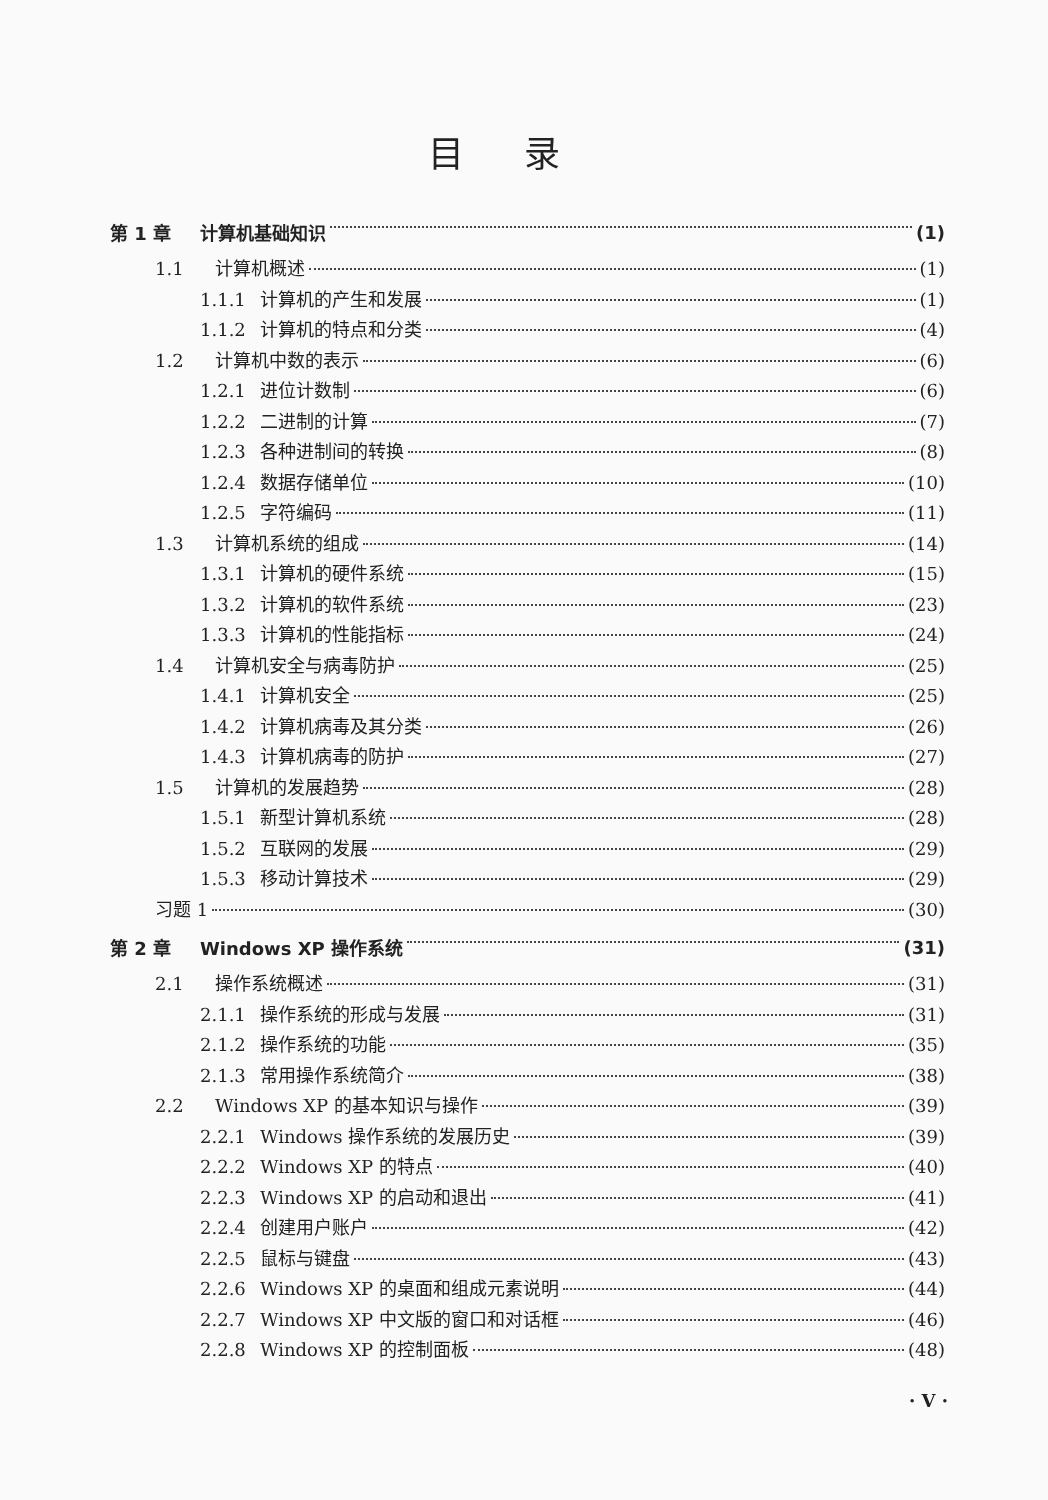目录
第 1 章 计算机基础知识 (1)
1.1 计算机概述 (1)
1.1.1 计算机的产生和发展 (1)
1.1.2 计算机的特点和分类 (4)
1.2 计算机中数的表示 (6)
1.2.1 进位计数制 (6)
1.2.2 二进制的计算 (7)
1.2.3 各种进制间的转换 (8)
1.2.4 数据存储单位 (10)
1.2.5 字符编码 (11)
1.3 计算机系统的组成 (14)
1.3.1 计算机的硬件系统 (15)
1.3.2 计算机的软件系统 (23)
1.3.3 计算机的性能指标 (24)
1.4 计算机安全与病毒防护 (25)
1.4.1 计算机安全 (25)
1.4.2 计算机病毒及其分类 (26)
1.4.3 计算机病毒的防护 (27)
1.5 计算机的发展趋势 (28)
1.5.1 新型计算机系统 (28)
1.5.2 互联网的发展 (29)
1.5.3 移动计算技术 (29)
习题 1 (30)
第 2 章 Windows XP 操作系统 (31)
2.1 操作系统概述 (31)
2.1.1 操作系统的形成与发展 (31)
2.1.2 操作系统的功能 (35)
2.1.3 常用操作系统简介 (38)
2.2 Windows XP 的基本知识与操作 (39)
2.2.1 Windows 操作系统的发展历史 (39)
2.2.2 Windows XP 的特点 (40)
2.2.3 Windows XP 的启动和退出 (41)
2.2.4 创建用户账户 (42)
2.2.5 鼠标与键盘 (43)
2.2.6 Windows XP 的桌面和组成元素说明 (44)
2.2.7 Windows XP 中文版的窗口和对话框 (46)
2.2.8 Windows XP 的控制面板 (48)
· V ·